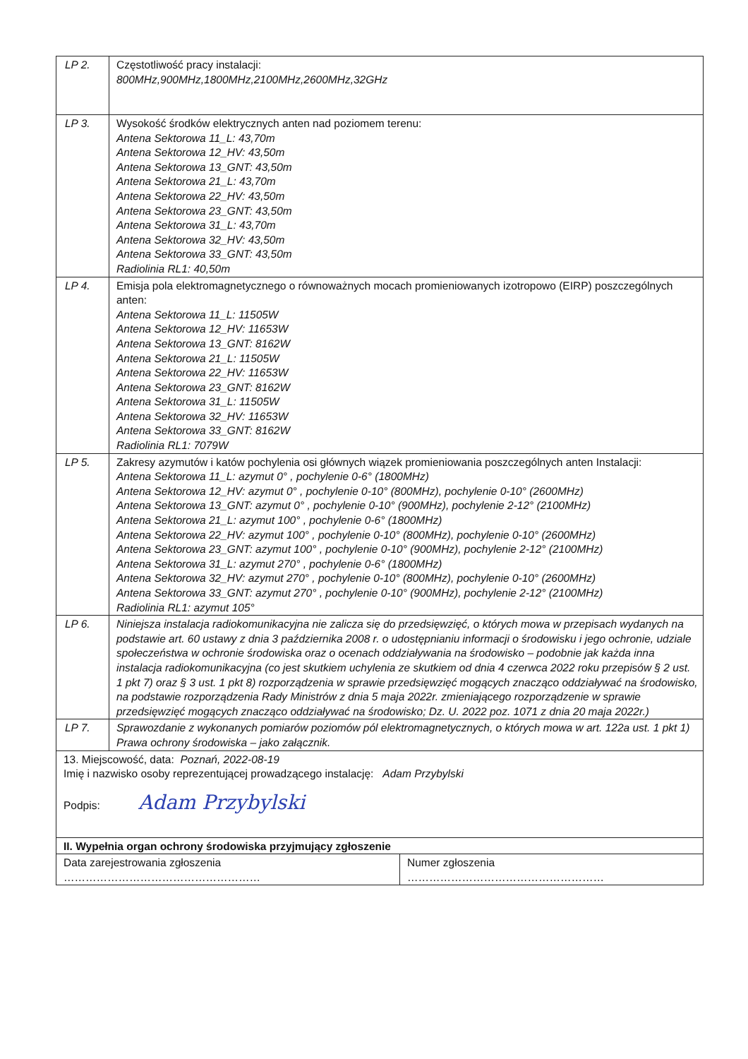| LP 2. | Częstotliwość pracy instalacji: 800MHz,900MHz,1800MHz,2100MHz,2600MHz,32GHz |
| LP 3. | Wysokość środków elektrycznych anten nad poziomem terenu: Antena Sektorowa 11_L: 43,70m Antena Sektorowa 12_HV: 43,50m Antena Sektorowa 13_GNT: 43,50m Antena Sektorowa 21_L: 43,70m Antena Sektorowa 22_HV: 43,50m Antena Sektorowa 23_GNT: 43,50m Antena Sektorowa 31_L: 43,70m Antena Sektorowa 32_HV: 43,50m Antena Sektorowa 33_GNT: 43,50m Radiolinia RL1: 40,50m |
| LP 4. | Emisja pola elektromagnetycznego o równoważnych mocach promieniowanych izotropowo (EIRP) poszczególnych anten: Antena Sektorowa 11_L: 11505W Antena Sektorowa 12_HV: 11653W Antena Sektorowa 13_GNT: 8162W Antena Sektorowa 21_L: 11505W Antena Sektorowa 22_HV: 11653W Antena Sektorowa 23_GNT: 8162W Antena Sektorowa 31_L: 11505W Antena Sektorowa 32_HV: 11653W Antena Sektorowa 33_GNT: 8162W Radiolinia RL1: 7079W |
| LP 5. | Zakresy azymutów i katów pochylenia osi głównych wiązek promieniowania poszczególnych anten Instalacji: Antena Sektorowa 11_L: azymut 0° , pochylenie 0-6° (1800MHz) Antena Sektorowa 12_HV: azymut 0° , pochylenie 0-10° (800MHz), pochylenie 0-10° (2600MHz) Antena Sektorowa 13_GNT: azymut 0° , pochylenie 0-10° (900MHz), pochylenie 2-12° (2100MHz) Antena Sektorowa 21_L: azymut 100° , pochylenie 0-6° (1800MHz) Antena Sektorowa 22_HV: azymut 100° , pochylenie 0-10° (800MHz), pochylenie 0-10° (2600MHz) Antena Sektorowa 23_GNT: azymut 100° , pochylenie 0-10° (900MHz), pochylenie 2-12° (2100MHz) Antena Sektorowa 31_L: azymut 270° , pochylenie 0-6° (1800MHz) Antena Sektorowa 32_HV: azymut 270° , pochylenie 0-10° (800MHz), pochylenie 0-10° (2600MHz) Antena Sektorowa 33_GNT: azymut 270° , pochylenie 0-10° (900MHz), pochylenie 2-12° (2100MHz) Radiolinia RL1: azymut 105° |
| LP 6. | Niniejsza instalacja radiokomunikacyjna nie zalicza się do przedsięwzięć, o których mowa w przepisach wydanych na podstawie art. 60 ustawy z dnia 3 października 2008 r. o udostępnianiu informacji o środowisku i jego ochronie, udziale społeczeństwa w ochronie środowiska oraz o ocenach oddziaływania na środowisko – podobnie jak każda inna instalacja radiokomunikacyjna (co jest skutkiem uchylenia ze skutkiem od dnia 4 czerwca 2022 roku przepisów § 2 ust. 1 pkt 7) oraz § 3 ust. 1 pkt 8) rozporządzenia w sprawie przedsięwzięć mogących znacząco oddziaływać na środowisko, na podstawie rozporządzenia Rady Ministrów z dnia 5 maja 2022r. zmieniającego rozporządzenie w sprawie przedsięwzięć mogących znacząco oddziaływać na środowisko; Dz. U. 2022 poz. 1071 z dnia 20 maja 2022r.) |
| LP 7. | Sprawozdanie z wykonanych pomiarów poziomów pól elektromagnetycznych, o których mowa w art. 122a ust. 1 pkt 1) Prawa ochrony środowiska – jako załącznik. |
| 13. Miejscowość, data: Poznań, 2022-08-19 Imię i nazwisko osoby reprezentującej prowadzącego instalację: Adam Przybylski Podpis: Adam Przybylski | |
| II. Wypełnia organ ochrony środowiska przyjmujący zgłoszenie | |
| Data zarejestrowania zgłoszenia ……………………………………………… | Numer zgłoszenia ……………………………………………… |